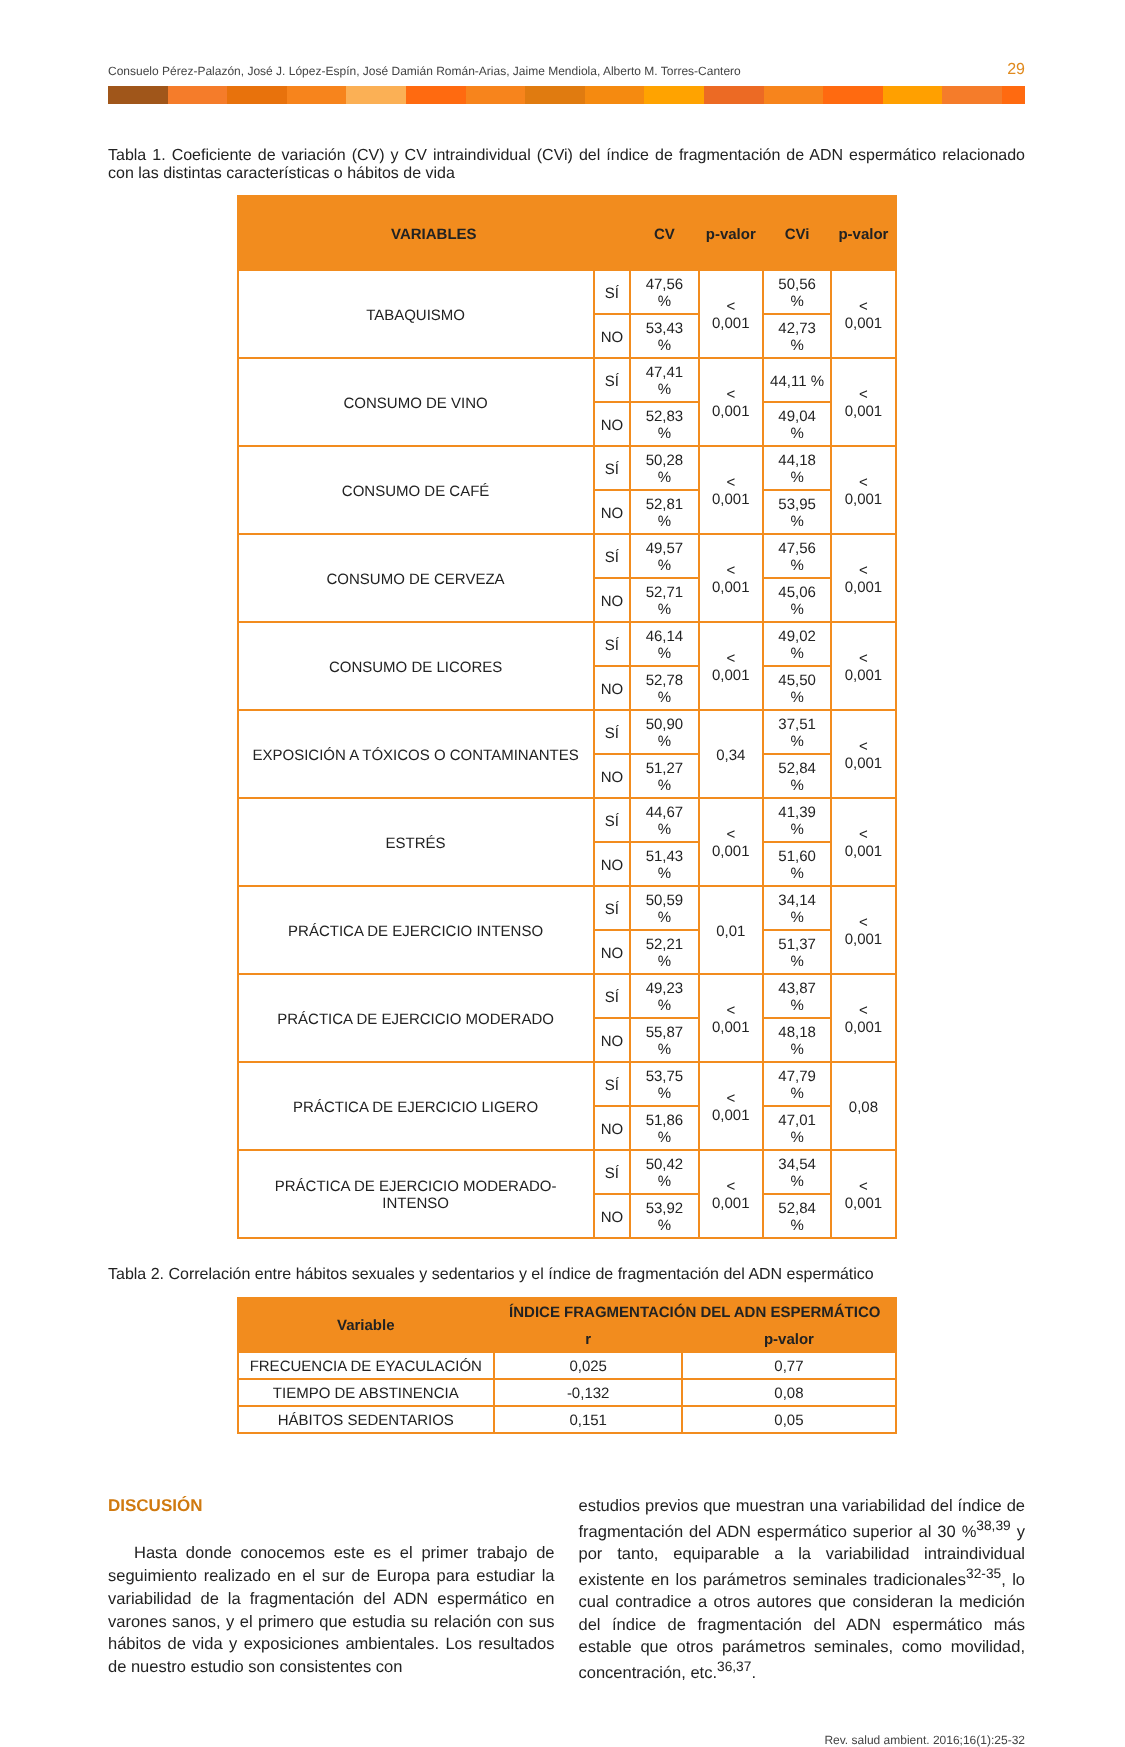Consuelo Pérez-Palazón, José J. López-Espín, José Damián Román-Arias, Jaime Mendiola, Alberto M. Torres-Cantero 29
Tabla 1. Coeficiente de variación (CV) y CV intraindividual (CVi) del índice de fragmentación de ADN espermático relacionado con las distintas características o hábitos de vida
| VARIABLES | | CV | p-valor | CVi | p-valor |
| --- | --- | --- | --- | --- | --- |
| TABAQUISMO | SÍ | 47,56 % | < 0,001 | 50,56 % | < 0,001 |
| | NO | 53,43 % | | 42,73 % | |
| CONSUMO DE VINO | SÍ | 47,41 % | < 0,001 | 44,11 % | < 0,001 |
| | NO | 52,83 % | | 49,04 % | |
| CONSUMO DE CAFÉ | SÍ | 50,28 % | < 0,001 | 44,18 % | < 0,001 |
| | NO | 52,81 % | | 53,95 % | |
| CONSUMO DE CERVEZA | SÍ | 49,57 % | < 0,001 | 47,56 % | < 0,001 |
| | NO | 52,71 % | | 45,06 % | |
| CONSUMO DE LICORES | SÍ | 46,14 % | < 0,001 | 49,02 % | < 0,001 |
| | NO | 52,78 % | | 45,50 % | |
| EXPOSICIÓN A TÓXICOS O CONTAMINANTES | SÍ | 50,90 % | 0,34 | 37,51 % | < 0,001 |
| | NO | 51,27 % | | 52,84 % | |
| ESTRÉS | SÍ | 44,67 % | < 0,001 | 41,39 % | < 0,001 |
| | NO | 51,43 % | | 51,60 % | |
| PRÁCTICA DE EJERCICIO INTENSO | SÍ | 50,59 % | 0,01 | 34,14 % | < 0,001 |
| | NO | 52,21 % | | 51,37 % | |
| PRÁCTICA DE EJERCICIO MODERADO | SÍ | 49,23 % | < 0,001 | 43,87 % | < 0,001 |
| | NO | 55,87 % | | 48,18 % | |
| PRÁCTICA DE EJERCICIO LIGERO | SÍ | 53,75 % | < 0,001 | 47,79 % | 0,08 |
| | NO | 51,86 % | | 47,01 % | |
| PRÁCTICA DE EJERCICIO MODERADO-INTENSO | SÍ | 50,42 % | < 0,001 | 34,54 % | < 0,001 |
| | NO | 53,92 % | | 52,84 % | |
Tabla 2. Correlación entre hábitos sexuales y sedentarios y el índice de fragmentación del ADN espermático
| Variable | ÍNDICE FRAGMENTACIÓN DEL ADN ESPERMÁTICO | |
| --- | --- | --- |
| | r | p-valor |
| FRECUENCIA DE EYACULACIÓN | 0,025 | 0,77 |
| TIEMPO DE ABSTINENCIA | -0,132 | 0,08 |
| HÁBITOS SEDENTARIOS | 0,151 | 0,05 |
DISCUSIÓN
Hasta donde conocemos este es el primer trabajo de seguimiento realizado en el sur de Europa para estudiar la variabilidad de la fragmentación del ADN espermático en varones sanos, y el primero que estudia su relación con sus hábitos de vida y exposiciones ambientales. Los resultados de nuestro estudio son consistentes con
estudios previos que muestran una variabilidad del índice de fragmentación del ADN espermático superior al 30 %<sup>38,39</sup> y por tanto, equiparable a la variabilidad intraindividual existente en los parámetros seminales tradicionales<sup>32-35</sup>, lo cual contradice a otros autores que consideran la medición del índice de fragmentación del ADN espermático más estable que otros parámetros seminales, como movilidad, concentración, etc.<sup>36,37</sup>.
Rev. salud ambient. 2016;16(1):25-32